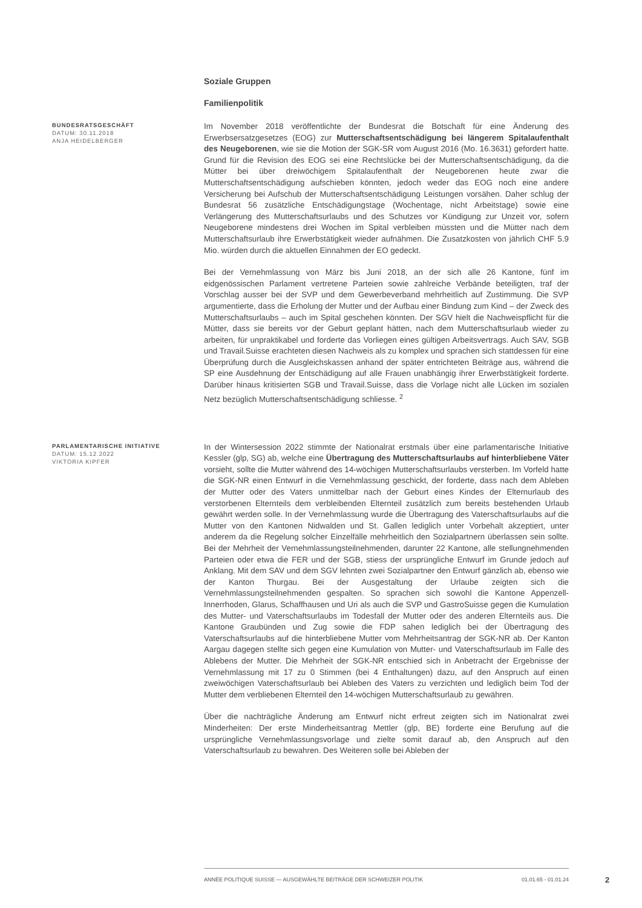Soziale Gruppen
Familienpolitik
BUNDESRATSGESCHÄFT
DATUM: 30.11.2018
ANJA HEIDELBERGER
Im November 2018 veröffentlichte der Bundesrat die Botschaft für eine Änderung des Erwerbsersatzgesetzes (EOG) zur Mutterschaftsentschädigung bei längerem Spitalaufenthalt des Neugeborenen, wie sie die Motion der SGK-SR vom August 2016 (Mo. 16.3631) gefordert hatte. Grund für die Revision des EOG sei eine Rechtslücke bei der Mutterschaftsentschädigung, da die Mütter bei über dreiwöchigem Spitalaufenthalt der Neugeborenen heute zwar die Mutterschaftsentschädigung aufschieben könnten, jedoch weder das EOG noch eine andere Versicherung bei Aufschub der Mutterschaftsentschädigung Leistungen vorsähen. Daher schlug der Bundesrat 56 zusätzliche Entschädigungstage (Wochentage, nicht Arbeitstage) sowie eine Verlängerung des Mutterschaftsurlaubs und des Schutzes vor Kündigung zur Unzeit vor, sofern Neugeborene mindestens drei Wochen im Spital verbleiben müssten und die Mütter nach dem Mutterschaftsurlaub ihre Erwerbstätigkeit wieder aufnähmen. Die Zusatzkosten von jährlich CHF 5.9 Mio. würden durch die aktuellen Einnahmen der EO gedeckt.
Bei der Vernehmlassung von März bis Juni 2018, an der sich alle 26 Kantone, fünf im eidgenössischen Parlament vertretene Parteien sowie zahlreiche Verbände beteiligten, traf der Vorschlag ausser bei der SVP und dem Gewerbeverband mehrheitlich auf Zustimmung. Die SVP argumentierte, dass die Erholung der Mutter und der Aufbau einer Bindung zum Kind – der Zweck des Mutterschaftsurlaubs – auch im Spital geschehen könnten. Der SGV hielt die Nachweispflicht für die Mütter, dass sie bereits vor der Geburt geplant hätten, nach dem Mutterschaftsurlaub wieder zu arbeiten, für unpraktikabel und forderte das Vorliegen eines gültigen Arbeitsvertrags. Auch SAV, SGB und Travail.Suisse erachteten diesen Nachweis als zu komplex und sprachen sich stattdessen für eine Überprüfung durch die Ausgleichskassen anhand der später entrichteten Beiträge aus, während die SP eine Ausdehnung der Entschädigung auf alle Frauen unabhängig ihrer Erwerbstätigkeit forderte. Darüber hinaus kritisierten SGB und Travail.Suisse, dass die Vorlage nicht alle Lücken im sozialen Netz bezüglich Mutterschaftsentschädigung schliesse. <sup>2</sup>
PARLAMENTARISCHE INITIATIVE
DATUM: 15.12.2022
VIKTORIA KIPFER
In der Wintersession 2022 stimmte der Nationalrat erstmals über eine parlamentarische Initiative Kessler (glp, SG) ab, welche eine Übertragung des Mutterschaftsurlaubs auf hinterbliebene Väter vorsieht, sollte die Mutter während des 14-wöchigen Mutterschaftsurlaubs versterben. Im Vorfeld hatte die SGK-NR einen Entwurf in die Vernehmlassung geschickt, der forderte, dass nach dem Ableben der Mutter oder des Vaters unmittelbar nach der Geburt eines Kindes der Elternurlaub des verstorbenen Elternteils dem verbleibenden Elternteil zusätzlich zum bereits bestehenden Urlaub gewährt werden solle. In der Vernehmlassung wurde die Übertragung des Vaterschaftsurlaubs auf die Mutter von den Kantonen Nidwalden und St. Gallen lediglich unter Vorbehalt akzeptiert, unter anderem da die Regelung solcher Einzelfälle mehrheitlich den Sozialpartnern überlassen sein sollte. Bei der Mehrheit der Vernehmlassungsteilnehmenden, darunter 22 Kantone, alle stellungnehmenden Parteien oder etwa die FER und der SGB, stiess der ursprüngliche Entwurf im Grunde jedoch auf Anklang. Mit dem SAV und dem SGV lehnten zwei Sozialpartner den Entwurf gänzlich ab, ebenso wie der Kanton Thurgau. Bei der Ausgestaltung der Urlaube zeigten sich die Vernehmlassungsteilnehmenden gespalten. So sprachen sich sowohl die Kantone Appenzell-Innerrhoden, Glarus, Schaffhausen und Uri als auch die SVP und GastroSuisse gegen die Kumulation des Mutter- und Vaterschaftsurlaubs im Todesfall der Mutter oder des anderen Elternteils aus. Die Kantone Graubünden und Zug sowie die FDP sahen lediglich bei der Übertragung des Vaterschaftsurlaubs auf die hinterbliebene Mutter vom Mehrheitsantrag der SGK-NR ab. Der Kanton Aargau dagegen stellte sich gegen eine Kumulation von Mutter- und Vaterschaftsurlaub im Falle des Ablebens der Mutter. Die Mehrheit der SGK-NR entschied sich in Anbetracht der Ergebnisse der Vernehmlassung mit 17 zu 0 Stimmen (bei 4 Enthaltungen) dazu, auf den Anspruch auf einen zweiwöchigen Vaterschaftsurlaub bei Ableben des Vaters zu verzichten und lediglich beim Tod der Mutter dem verbliebenen Elternteil den 14-wöchigen Mutterschaftsurlaub zu gewähren.
Über die nachträgliche Änderung am Entwurf nicht erfreut zeigten sich im Nationalrat zwei Minderheiten: Der erste Minderheitsantrag Mettler (glp, BE) forderte eine Berufung auf die ursprüngliche Vernehmlassungsvorlage und zielte somit darauf ab, den Anspruch auf den Vaterschaftsurlaub zu bewahren. Des Weiteren solle bei Ableben der
ANNÉE POLITIQUE SUISSE — AUSGEWÄHLTE BEITRÄGE DER SCHWEIZER POLITIK 01.01.65 - 01.01.24
2